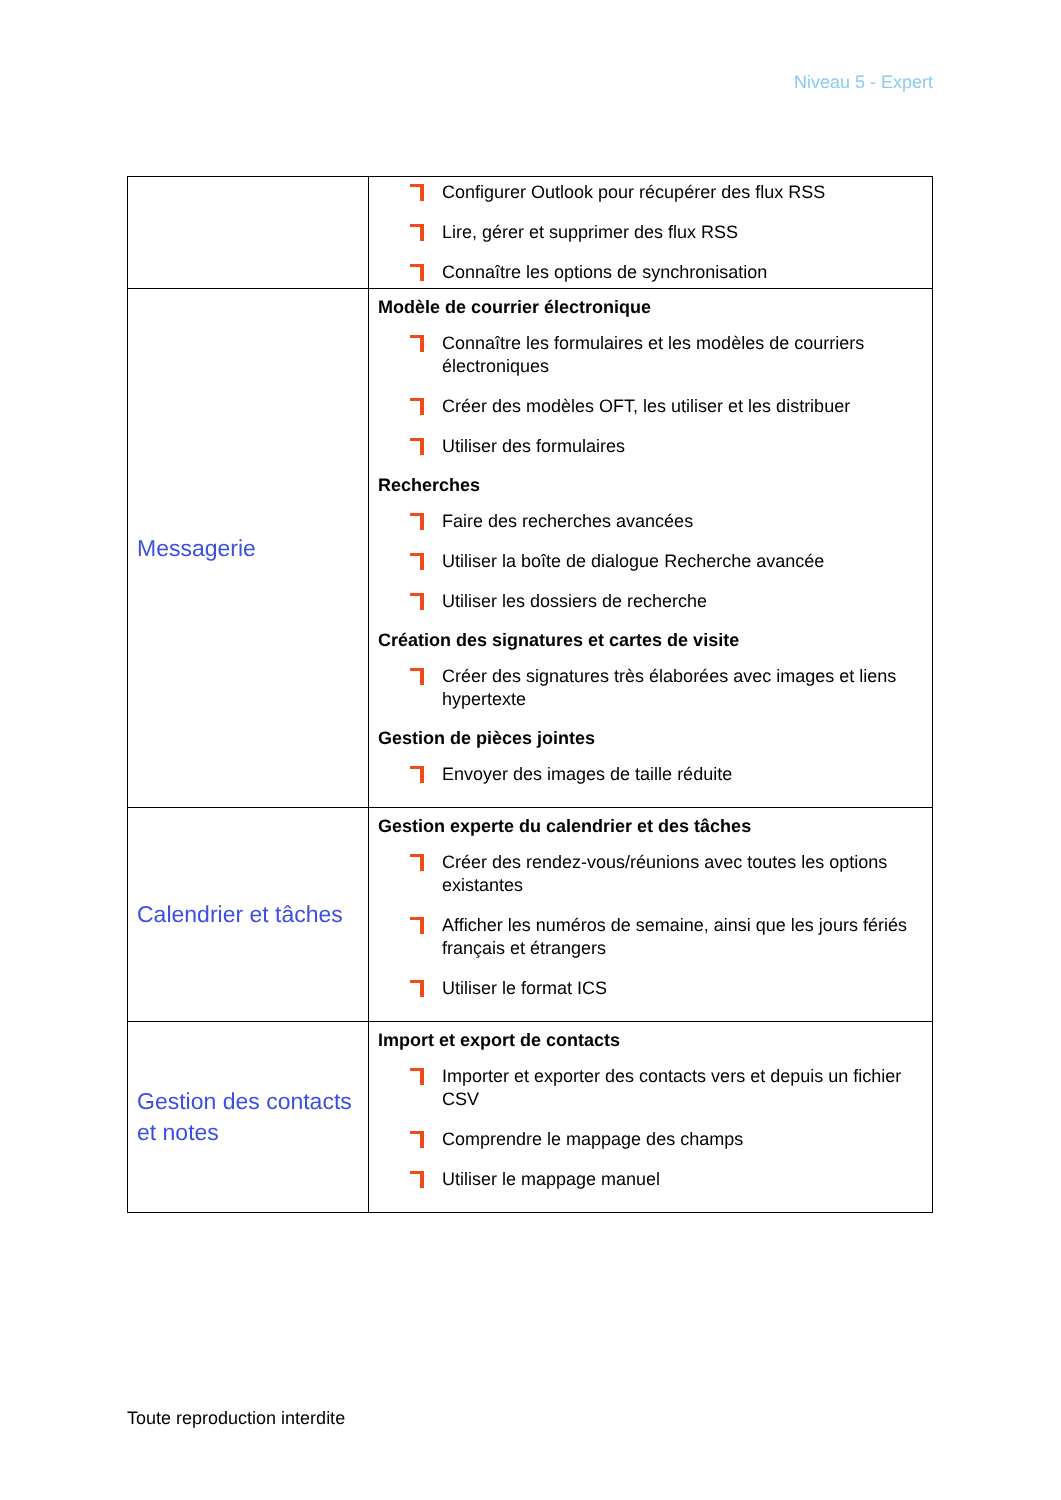Niveau 5 - Expert
| | Configurer Outlook pour récupérer des flux RSS Lire, gérer et supprimer des flux RSS Connaître les options de synchronisation |
| Messagerie | Modèle de courrier électronique Connaître les formulaires et les modèles de courriers électroniques Créer des modèles OFT, les utiliser et les distribuer Utiliser des formulaires Recherches Faire des recherches avancées Utiliser la boîte de dialogue Recherche avancée Utiliser les dossiers de recherche Création des signatures et cartes de visite Créer des signatures très élaborées avec images et liens hypertexte Gestion de pièces jointes Envoyer des images de taille réduite |
| Calendrier et tâches | Gestion experte du calendrier et des tâches Créer des rendez-vous/réunions avec toutes les options existantes Afficher les numéros de semaine, ainsi que les jours fériés français et étrangers Utiliser le format ICS |
| Gestion des contacts et notes | Import et export de contacts Importer et exporter des contacts vers et depuis un fichier CSV Comprendre le mappage des champs Utiliser le mappage manuel |
Toute reproduction interdite